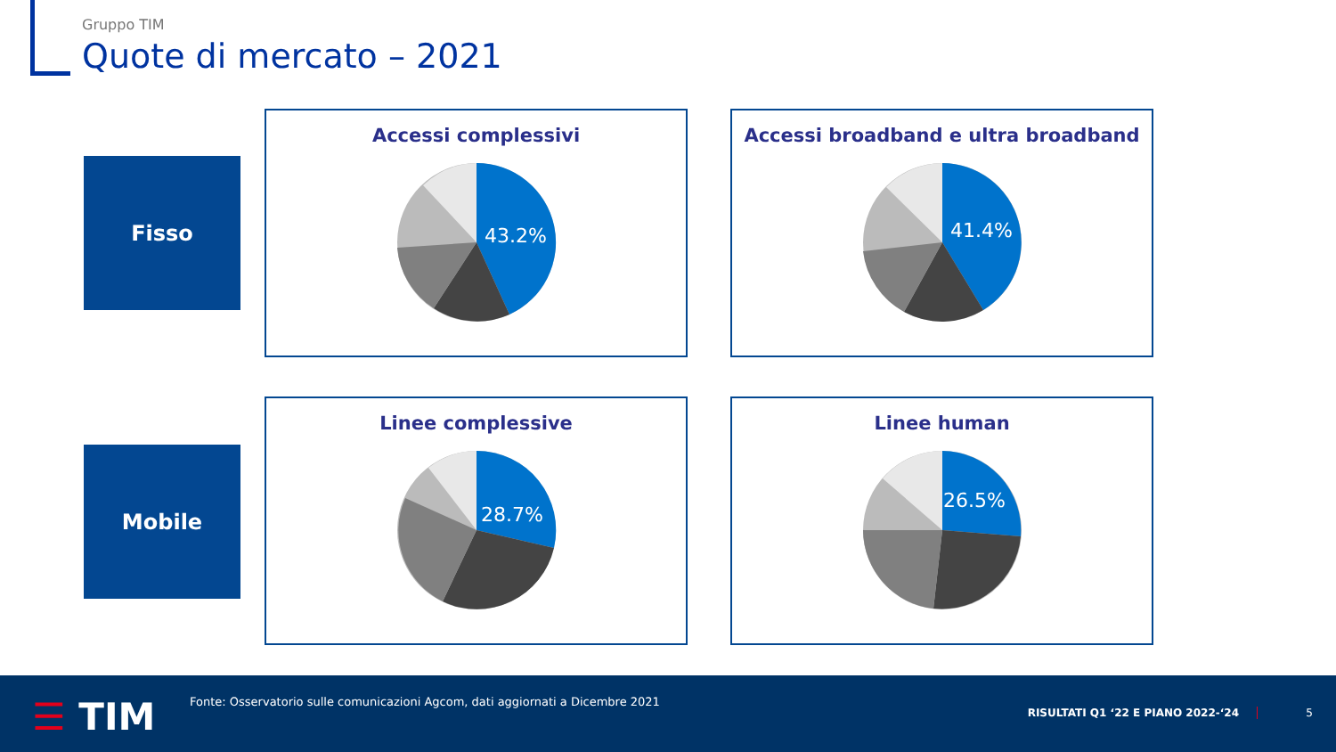Gruppo TIM
Quote di mercato – 2021
Fisso
Mobile
Accessi complessivi
43.2%
Accessi broadband e ultra broadband
41.4%
Linee complessive
28.7%
Linee human
26.5%
☰ TIM
Fonte: Osservatorio sulle comunicazioni Agcom, dati aggiornati a Dicembre 2021
RISULTATI Q1 ‘22 E PIANO 2022-‘24
5